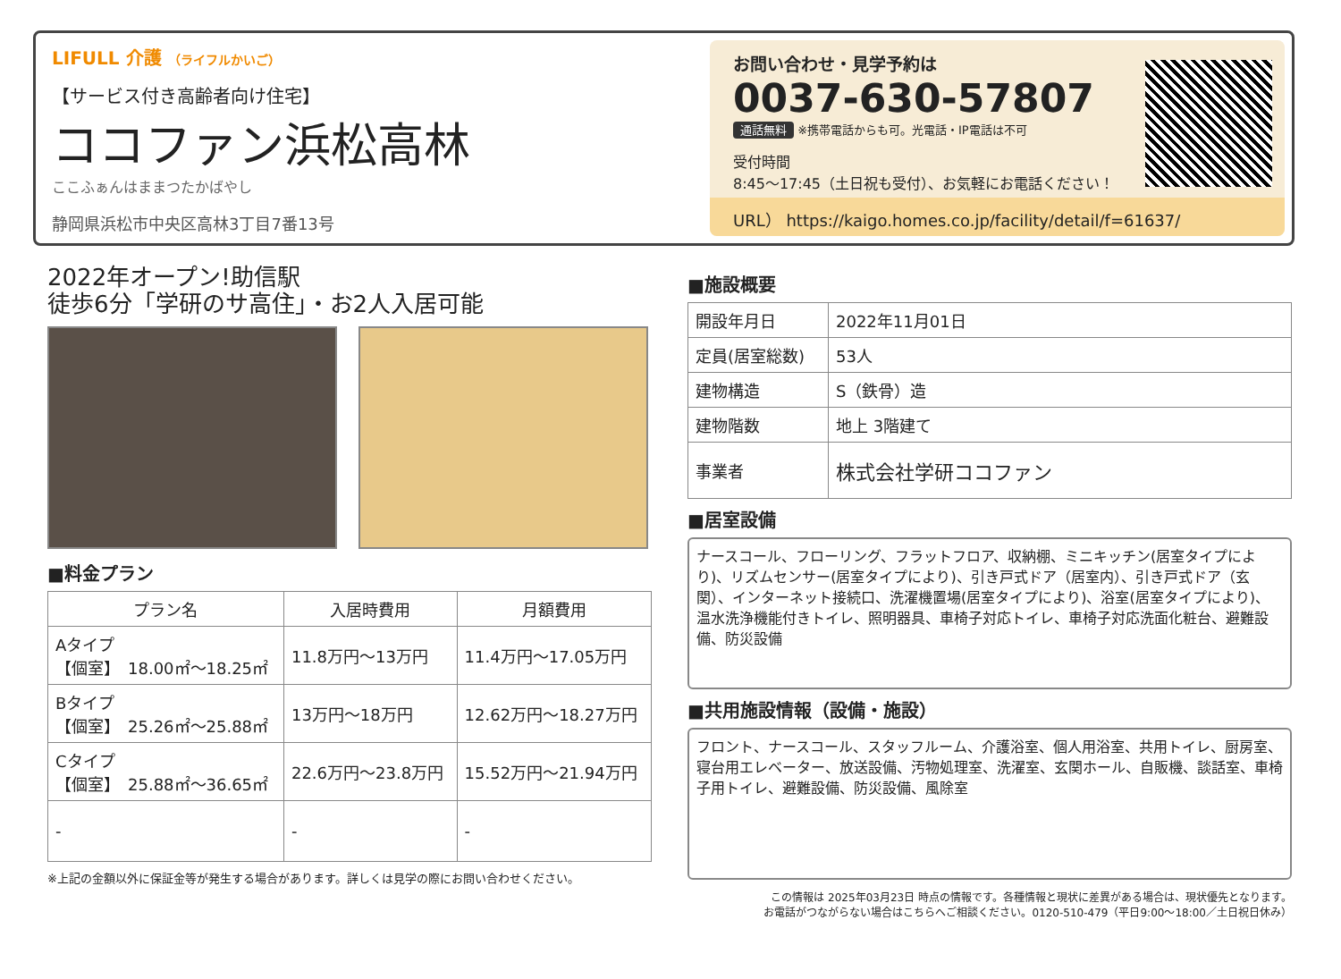LIFULL 介護 （ライフルかいご）
【サービス付き高齢者向け住宅】
ココファン浜松高林
ここふぁんはままつたかばやし
静岡県浜松市中央区高林3丁目7番13号
お問い合わせ・見学予約は
0037-630-57807
通話無料 ※携帯電話からも可。光電話・IP電話は不可
受付時間
8:45〜17:45（土日祝も受付）、お気軽にお電話ください！
URL） https://kaigo.homes.co.jp/facility/detail/f=61637/
2022年オープン!助信駅
徒歩6分「学研のサ高住」・お2人入居可能
■料金プラン
| プラン名 | 入居時費用 | 月額費用 |
| --- | --- | --- |
| Aタイプ 【個室】 18.00㎡〜18.25㎡ | 11.8万円〜13万円 | 11.4万円〜17.05万円 |
| Bタイプ 【個室】 25.26㎡〜25.88㎡ | 13万円〜18万円 | 12.62万円〜18.27万円 |
| Cタイプ 【個室】 25.88㎡〜36.65㎡ | 22.6万円〜23.8万円 | 15.52万円〜21.94万円 |
| - | - | - |
※上記の金額以外に保証金等が発生する場合があります。詳しくは見学の際にお問い合わせください。
■施設概要
| 開設年月日 | 2022年11月01日 |
| 定員(居室総数) | 53人 |
| 建物構造 | S（鉄骨）造 |
| 建物階数 | 地上 3階建て |
| 事業者 | 株式会社学研ココファン |
■居室設備
ナースコール、フローリング、フラットフロア、収納棚、ミニキッチン(居室タイプにより)、リズムセンサー(居室タイプにより)、引き戸式ドア（居室内）、引き戸式ドア（玄関）、インターネット接続口、洗濯機置場(居室タイプにより)、浴室(居室タイプにより)、温水洗浄機能付きトイレ、照明器具、車椅子対応トイレ、車椅子対応洗面化粧台、避難設備、防災設備
■共用施設情報（設備・施設）
フロント、ナースコール、スタッフルーム、介護浴室、個人用浴室、共用トイレ、厨房室、寝台用エレベーター、放送設備、汚物処理室、洗濯室、玄関ホール、自販機、談話室、車椅子用トイレ、避難設備、防災設備、風除室
この情報は 2025年03月23日 時点の情報です。各種情報と現状に差異がある場合は、現状優先となります。
お電話がつながらない場合はこちらへご相談ください。0120-510-479（平日9:00〜18:00／土日祝日休み）